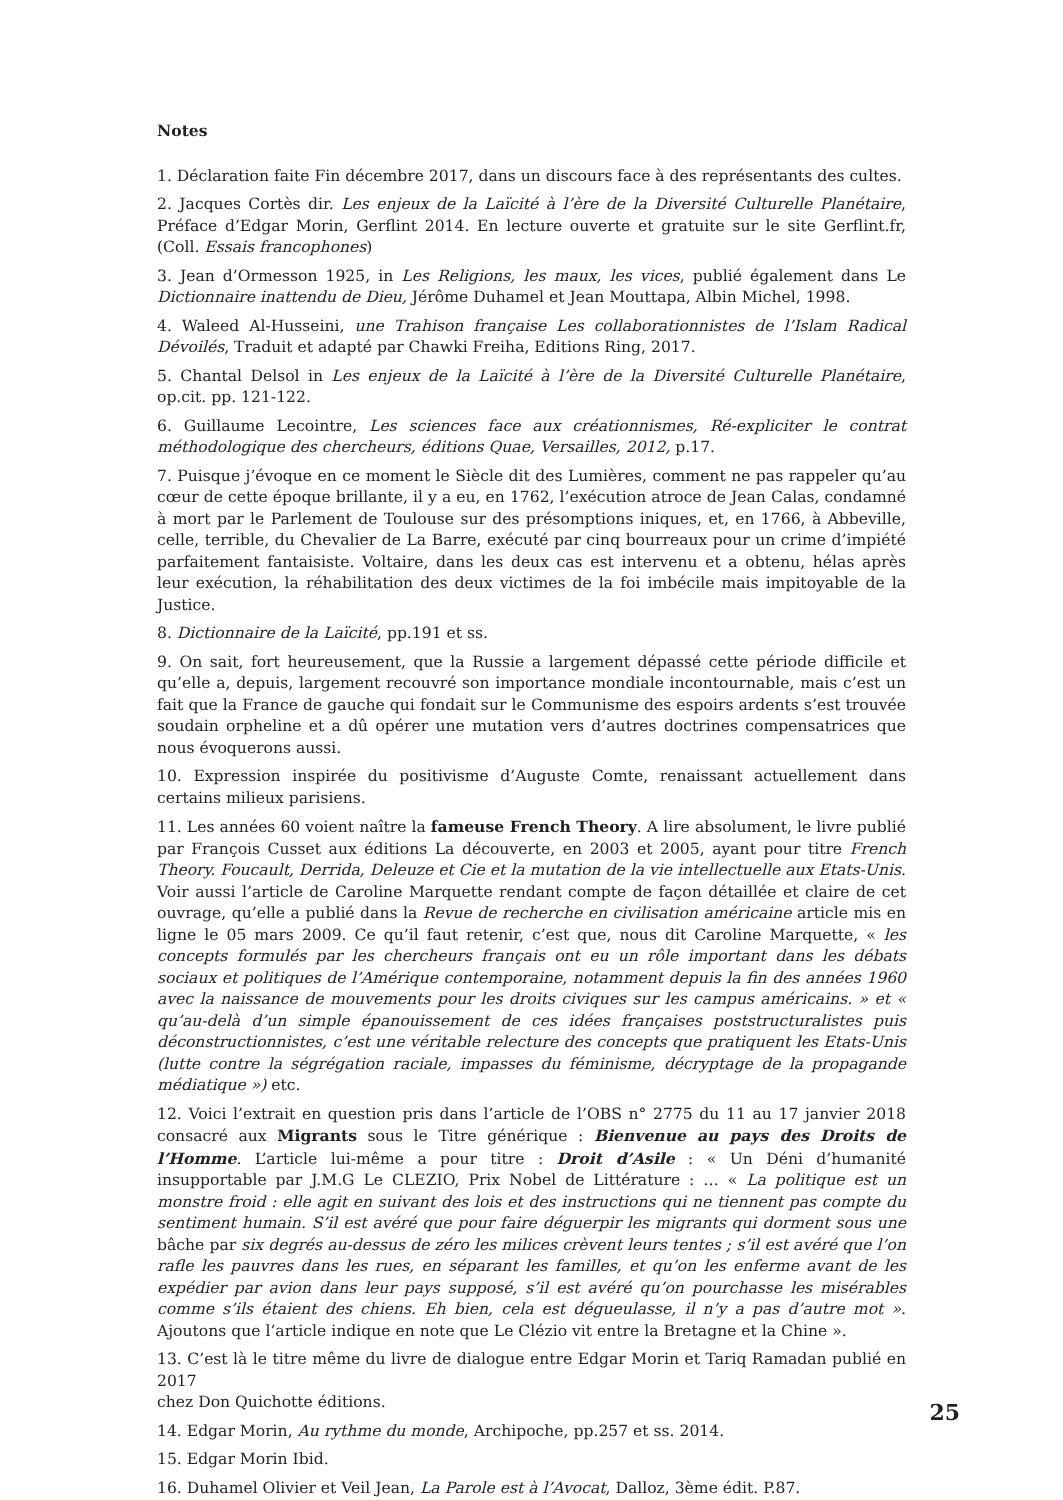Notes
1. Déclaration faite Fin décembre 2017, dans un discours face à des représentants des cultes.
2. Jacques Cortès dir. Les enjeux de la Laïcité à l’ère de la Diversité Culturelle Planétaire, Préface d’Edgar Morin, Gerflint 2014. En lecture ouverte et gratuite sur le site Gerflint.fr, (Coll. Essais francophones)
3. Jean d’Ormesson 1925, in Les Religions, les maux, les vices, publié également dans Le Dictionnaire inattendu de Dieu, Jérôme Duhamel et Jean Mouttapa, Albin Michel, 1998.
4. Waleed Al-Husseini, une Trahison française Les collaborationnistes de l’Islam Radical Dévoilés, Traduit et adapté par Chawki Freiha, Editions Ring, 2017.
5. Chantal Delsol in Les enjeux de la Laïcité à l’ère de la Diversité Culturelle Planétaire, op.cit. pp. 121-122.
6. Guillaume Lecointre, Les sciences face aux créationnismes, Ré-expliciter le contrat méthodologique des chercheurs, éditions Quae, Versailles, 2012, p.17.
7. Puisque j’évoque en ce moment le Siècle dit des Lumières, comment ne pas rappeler qu’au cœur de cette époque brillante, il y a eu, en 1762, l’exécution atroce de Jean Calas, condamné à mort par le Parlement de Toulouse sur des présomptions iniques, et, en 1766, à Abbeville, celle, terrible, du Chevalier de La Barre, exécuté par cinq bourreaux pour un crime d’impiété parfaitement fantaisiste. Voltaire, dans les deux cas est intervenu et a obtenu, hélas après leur exécution, la réhabilitation des deux victimes de la foi imbécile mais impitoyable de la Justice.
8. Dictionnaire de la Laïcité, pp.191 et ss.
9. On sait, fort heureusement, que la Russie a largement dépassé cette période difficile et qu’elle a, depuis, largement recouvré son importance mondiale incontournable, mais c’est un fait que la France de gauche qui fondait sur le Communisme des espoirs ardents s’est trouvée soudain orpheline et a dû opérer une mutation vers d’autres doctrines compensatrices que nous évoquerons aussi.
10. Expression inspirée du positivisme d’Auguste Comte, renaissant actuellement dans certains milieux parisiens.
11. Les années 60 voient naître la fameuse French Theory. A lire absolument, le livre publié par François Cusset aux éditions La découverte, en 2003 et 2005, ayant pour titre French Theory. Foucault, Derrida, Deleuze et Cie et la mutation de la vie intellectuelle aux Etats-Unis. Voir aussi l’article de Caroline Marquette rendant compte de façon détaillée et claire de cet ouvrage, qu’elle a publié dans la Revue de recherche en civilisation américaine article mis en ligne le 05 mars 2009. Ce qu’il faut retenir, c’est que, nous dit Caroline Marquette, « les concepts formulés par les chercheurs français ont eu un rôle important dans les débats sociaux et politiques de l’Amérique contemporaine, notamment depuis la fin des années 1960 avec la naissance de mouvements pour les droits civiques sur les campus américains. » et « qu’au-delà d’un simple épanouissement de ces idées françaises poststructuralistes puis déconstructionnistes, c’est une véritable relecture des concepts que pratiquent les Etats-Unis (lutte contre la ségrégation raciale, impasses du féminisme, décryptage de la propagande médiatique ») etc.
12. Voici l’extrait en question pris dans l’article de l’OBS n° 2775 du 11 au 17 janvier 2018 consacré aux Migrants sous le Titre générique : Bienvenue au pays des Droits de l’Homme. L’article lui-même a pour titre : Droit d’Asile : « Un Déni d’humanité insupportable par J.M.G Le CLEZIO, Prix Nobel de Littérature : … « La politique est un monstre froid : elle agit en suivant des lois et des instructions qui ne tiennent pas compte du sentiment humain. S’il est avéré que pour faire déguerpir les migrants qui dorment sous une bâche par six degrés au-dessus de zéro les milices crèvent leurs tentes ; s’il est avéré que l’on rafle les pauvres dans les rues, en séparant les familles, et qu’on les enferme avant de les expédier par avion dans leur pays supposé, s’il est avéré qu’on pourchasse les misérables comme s’ils étaient des chiens. Eh bien, cela est dégueulasse, il n’y a pas d’autre mot ». Ajoutons que l’article indique en note que Le Clézio vit entre la Bretagne et la Chine ».
13. C’est là le titre même du livre de dialogue entre Edgar Morin et Tariq Ramadan publié en 2017
chez Don Quichotte éditions.
14. Edgar Morin, Au rythme du monde, Archipoche, pp.257 et ss. 2014.
15. Edgar Morin Ibid.
16. Duhamel Olivier et Veil Jean, La Parole est à l’Avocat, Dalloz, 3ème édit. P.87.
25